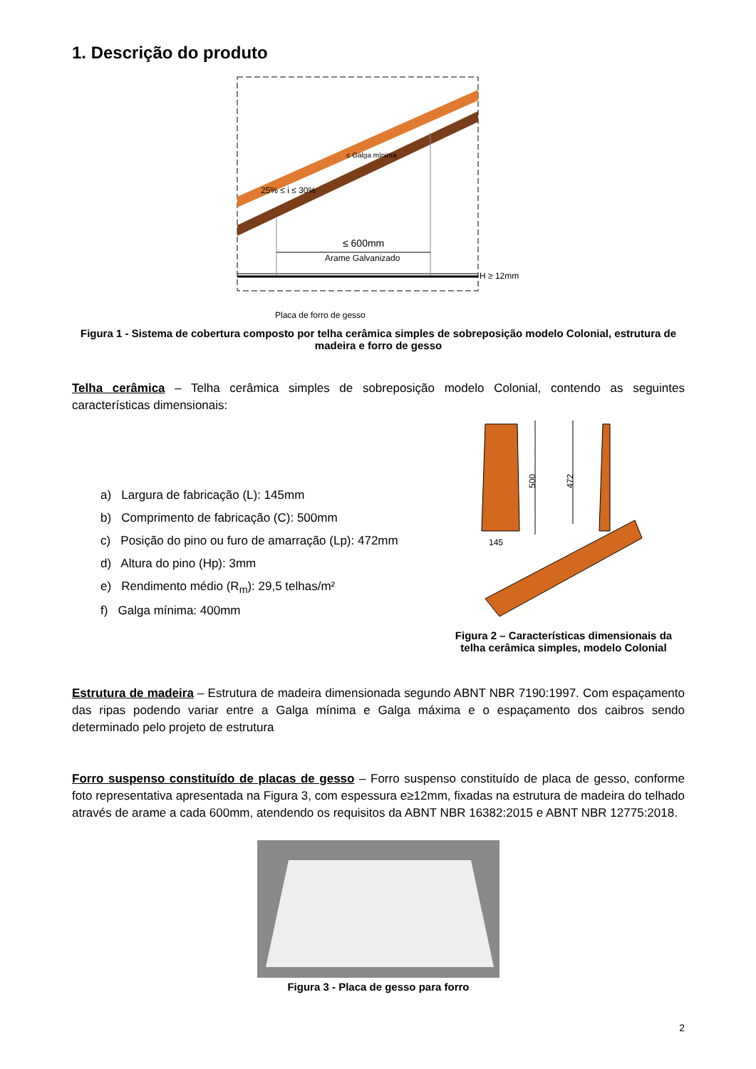1. Descrição do produto
25% ≤ i ≤ 30%
≤ 600mm
Arame Galvanizado
H ≥ 12mm
Placa de forro de gesso
≤ Galga mínima
Figura 1 - Sistema de cobertura composto por telha cerâmica simples de sobreposição modelo Colonial, estrutura de madeira e forro de gesso
Telha cerâmica – Telha cerâmica simples de sobreposição modelo Colonial, contendo as seguintes características dimensionais:
a) Largura de fabricação (L): 145mm
b) Comprimento de fabricação (C): 500mm
c) Posição do pino ou furo de amarração (Lp): 472mm
d) Altura do pino (Hp): 3mm
e) Rendimento médio (R<sub>m</sub>): 29,5 telhas/m²
f) Galga mínima: 400mm
500
472
145
Figura 2 – Características dimensionais da telha cerâmica simples, modelo Colonial
Estrutura de madeira – Estrutura de madeira dimensionada segundo ABNT NBR 7190:1997. Com espaçamento das ripas podendo variar entre a Galga mínima e Galga máxima e o espaçamento dos caibros sendo determinado pelo projeto de estrutura
Forro suspenso constituído de placas de gesso – Forro suspenso constituído de placa de gesso, conforme foto representativa apresentada na Figura 3, com espessura e≥12mm, fixadas na estrutura de madeira do telhado através de arame a cada 600mm, atendendo os requisitos da ABNT NBR 16382:2015 e ABNT NBR 12775:2018.
Figura 3 - Placa de gesso para forro
2